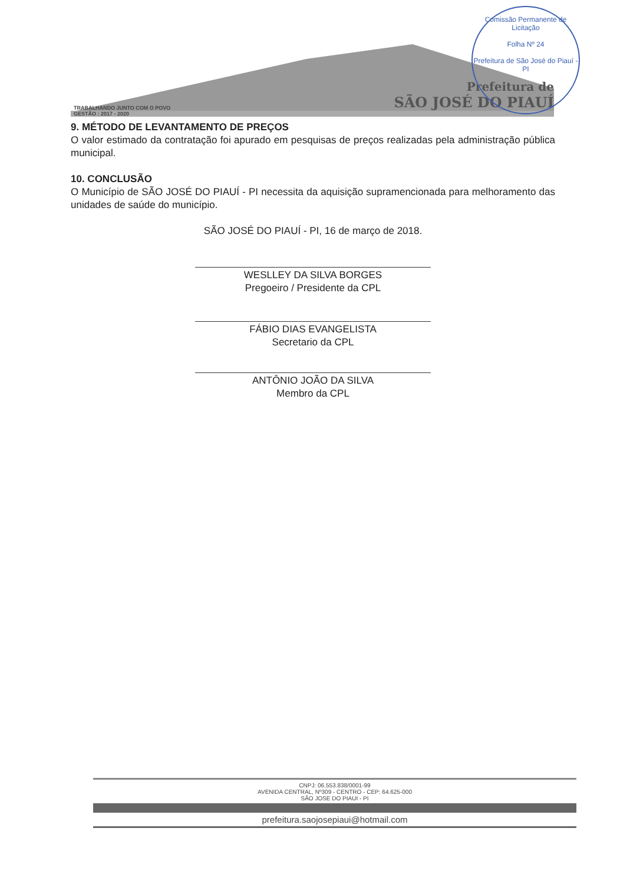TRABALHANDO JUNTO COM O POVO
GESTÃO : 2017 - 2020
Prefeitura de
SÃO JOSÉ DO PIAUÍ
Comissão Permanente de Licitação
Folha Nº 24
Prefeitura de São José do Piauí - PI
9. MÉTODO DE LEVANTAMENTO DE PREÇOS
O valor estimado da contratação foi apurado em pesquisas de preços realizadas pela administração pública municipal.
10. CONCLUSÃO
O Município de SÃO JOSÉ DO PIAUÍ - PI necessita da aquisição supramencionada para melhoramento das unidades de saúde do município.
SÃO JOSÉ DO PIAUÍ - PI, 16 de março de 2018.
WESLLEY DA SILVA BORGES
Pregoeiro / Presidente da CPL
FÁBIO DIAS EVANGELISTA
Secretario da CPL
ANTÔNIO JOÃO DA SILVA
Membro da CPL
CNPJ: 06.553.838/0001-99
AVENIDA CENTRAL, Nº309 - CENTRO - CEP: 64.625-000
SÃO JOSE DO PIAUI - PI
prefeitura.saojosepiaui@hotmail.com